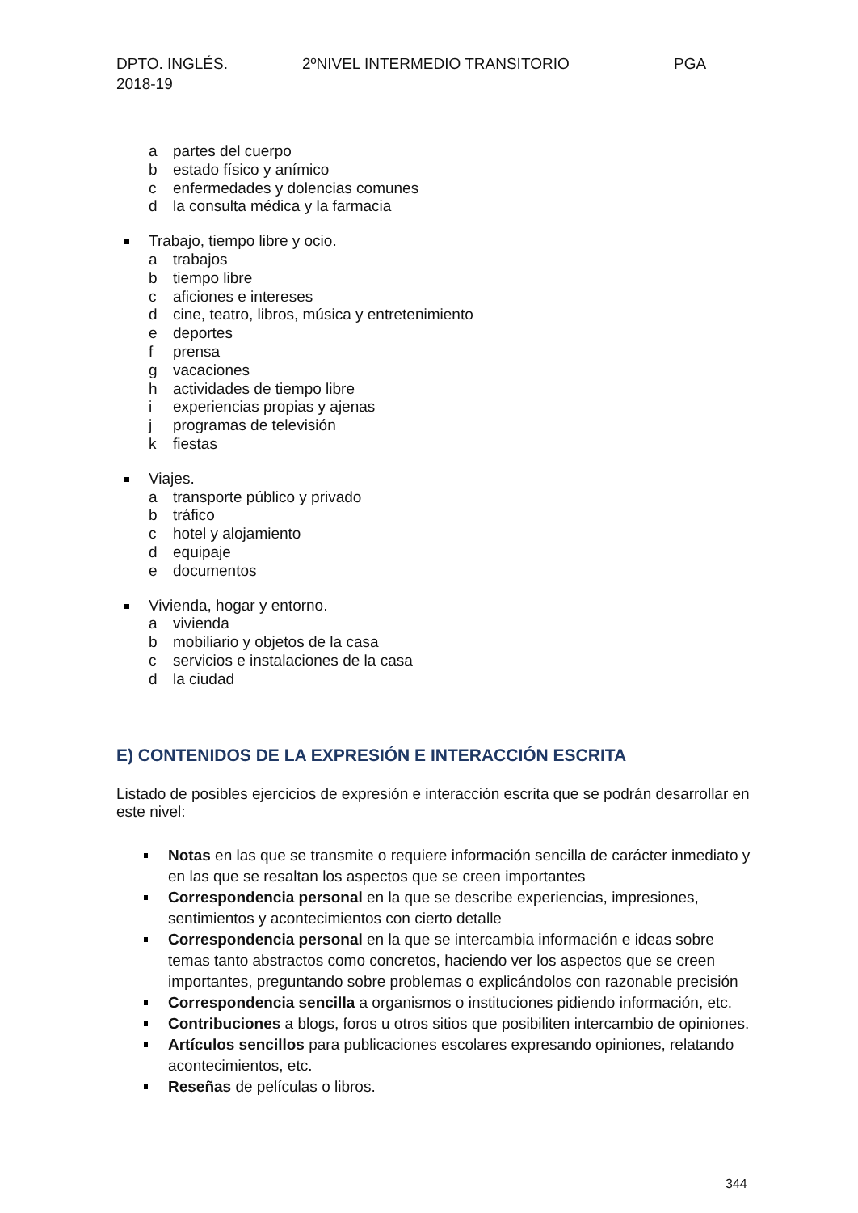DPTO. INGLÉS. 2ºNIVEL INTERMEDIO TRANSITORIO PGA
2018-19
a partes del cuerpo
b estado físico y anímico
c enfermedades y dolencias comunes
d la consulta médica y la farmacia
Trabajo, tiempo libre y ocio.
a trabajos
b tiempo libre
c aficiones e intereses
d cine, teatro, libros, música y entretenimiento
e deportes
f prensa
g vacaciones
h actividades de tiempo libre
i experiencias propias y ajenas
j programas de televisión
k fiestas
Viajes.
a transporte público y privado
b tráfico
c hotel y alojamiento
d equipaje
e documentos
Vivienda, hogar y entorno.
a vivienda
b mobiliario y objetos de la casa
c servicios e instalaciones de la casa
d la ciudad
E) CONTENIDOS DE LA EXPRESIÓN E INTERACCIÓN ESCRITA
Listado de posibles ejercicios de expresión e interacción escrita que se podrán desarrollar en este nivel:
Notas en las que se transmite o requiere información sencilla de carácter inmediato y en las que se resaltan los aspectos que se creen importantes
Correspondencia personal en la que se describe experiencias, impresiones, sentimientos y acontecimientos con cierto detalle
Correspondencia personal en la que se intercambia información e ideas sobre temas tanto abstractos como concretos, haciendo ver los aspectos que se creen importantes, preguntando sobre problemas o explicándolos con razonable precisión
Correspondencia sencilla a organismos o instituciones pidiendo información, etc.
Contribuciones a blogs, foros u otros sitios que posibiliten intercambio de opiniones.
Artículos sencillos para publicaciones escolares expresando opiniones, relatando acontecimientos, etc.
Reseñas de películas o libros.
344